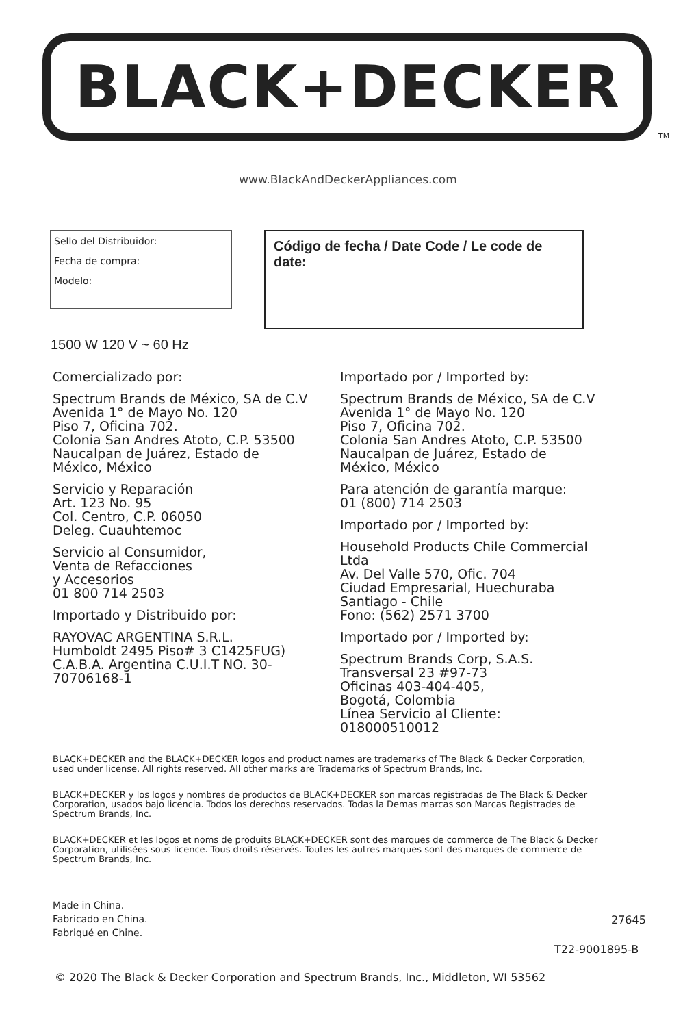BLACK+DECKER
TM
www.BlackAndDeckerAppliances.com
Sello del Distribuidor:
Fecha de compra:
Modelo:
Código de fecha / Date Code / Le code de date:
1500 W 120 V ~ 60 Hz
Comercializado por:
Spectrum Brands de México, SA de C.V
Avenida 1° de Mayo No. 120
Piso 7, Oficina 702.
Colonia San Andres Atoto, C.P. 53500
Naucalpan de Juárez, Estado de
México, México
Servicio y Reparación
Art. 123 No. 95
Col. Centro, C.P. 06050
Deleg. Cuauhtemoc
Servicio al Consumidor,
Venta de Refacciones
y Accesorios
01 800 714 2503
Importado y Distribuido por:
RAYOVAC ARGENTINA S.R.L.
Humboldt 2495 Piso# 3 C1425FUG)
C.A.B.A. Argentina C.U.I.T NO. 30-
70706168-1
Importado por / Imported by:
Spectrum Brands de México, SA de C.V
Avenida 1° de Mayo No. 120
Piso 7, Oficina 702.
Colonia San Andres Atoto, C.P. 53500
Naucalpan de Juárez, Estado de
México, México
Para atención de garantía marque:
01 (800) 714 2503
Importado por / Imported by:
Household Products Chile Commercial
Ltda
Av. Del Valle 570, Ofic. 704
Ciudad Empresarial, Huechuraba
Santiago - Chile
Fono: (562) 2571 3700
Importado por / Imported by:
Spectrum Brands Corp, S.A.S.
Transversal 23 #97-73
Oficinas 403-404-405,
Bogotá, Colombia
Línea Servicio al Cliente:
018000510012
BLACK+DECKER and the BLACK+DECKER logos and product names are trademarks of The Black & Decker Corporation, used under license. All rights reserved. All other marks are Trademarks of Spectrum Brands, Inc.
BLACK+DECKER y los logos y nombres de productos de BLACK+DECKER son marcas registradas de The Black & Decker Corporation, usados bajo licencia. Todos los derechos reservados. Todas la Demas marcas son Marcas Registrades de Spectrum Brands, Inc.
BLACK+DECKER et les logos et noms de produits BLACK+DECKER sont des marques de commerce de The Black & Decker Corporation, utilisées sous licence. Tous droits réservés. Toutes les autres marques sont des marques de commerce de Spectrum Brands, Inc.
Made in China.
Fabricado en China.
Fabriqué en Chine.
27645
T22-9001895-B
© 2020 The Black & Decker Corporation and Spectrum Brands, Inc., Middleton, WI 53562